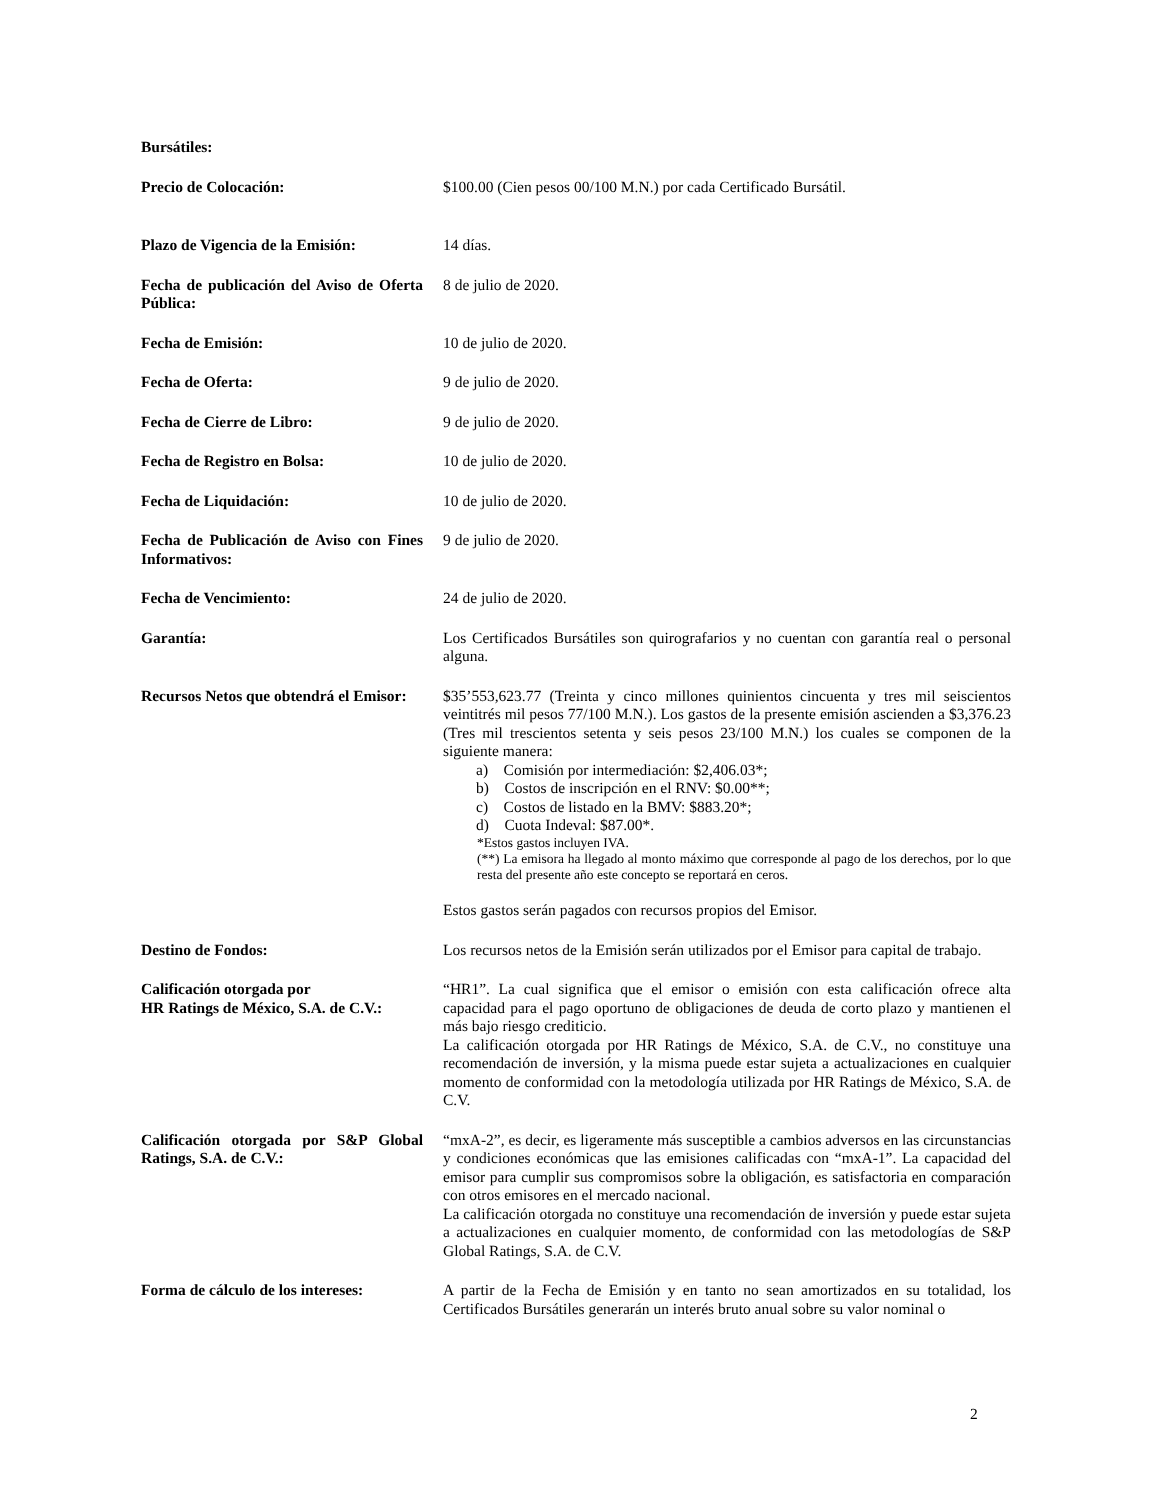Bursátiles:
Precio de Colocación: $100.00 (Cien pesos 00/100 M.N.) por cada Certificado Bursátil.
Plazo de Vigencia de la Emisión:
14 días.
Fecha de publicación del Aviso de Oferta Pública:
8 de julio de 2020.
Fecha de Emisión: 10 de julio de 2020.
Fecha de Oferta: 9 de julio de 2020.
Fecha de Cierre de Libro: 9 de julio de 2020.
Fecha de Registro en Bolsa: 10 de julio de 2020.
Fecha de Liquidación: 10 de julio de 2020.
Fecha de Publicación de Aviso con Fines Informativos:
9 de julio de 2020.
Fecha de Vencimiento: 24 de julio de 2020.
Garantía: Los Certificados Bursátiles son quirografarios y no cuentan con garantía real o personal alguna.
Recursos Netos que obtendrá el Emisor:
$35’553,623.77 (Treinta y cinco millones quinientos cincuenta y tres mil seiscientos veintitrés mil pesos 77/100 M.N.). Los gastos de la presente emisión ascienden a $3,376.23 (Tres mil trescientos setenta y seis pesos 23/100 M.N.) los cuales se componen de la siguiente manera:
a) Comisión por intermediación: $2,406.03*;
b) Costos de inscripción en el RNV: $0.00**;
c) Costos de listado en la BMV: $883.20*;
d) Cuota Indeval: $87.00*.
*Estos gastos incluyen IVA.
(**) La emisora ha llegado al monto máximo que corresponde al pago de los derechos, por lo que resta del presente año este concepto se reportará en ceros.
Estos gastos serán pagados con recursos propios del Emisor.
Destino de Fondos: Los recursos netos de la Emisión serán utilizados por el Emisor para capital de trabajo.
Calificación otorgada por
HR Ratings de México, S.A. de C.V.:
“HR1”. La cual significa que el emisor o emisión con esta calificación ofrece alta capacidad para el pago oportuno de obligaciones de deuda de corto plazo y mantienen el más bajo riesgo crediticio.
La calificación otorgada por HR Ratings de México, S.A. de C.V., no constituye una recomendación de inversión, y la misma puede estar sujeta a actualizaciones en cualquier momento de conformidad con la metodología utilizada por HR Ratings de México, S.A. de C.V.
Calificación otorgada por S&P Global Ratings, S.A. de C.V.:
“mxA-2”, es decir, es ligeramente más susceptible a cambios adversos en las circunstancias y condiciones económicas que las emisiones calificadas con “mxA-1”. La capacidad del emisor para cumplir sus compromisos sobre la obligación, es satisfactoria en comparación con otros emisores en el mercado nacional.
La calificación otorgada no constituye una recomendación de inversión y puede estar sujeta a actualizaciones en cualquier momento, de conformidad con las metodologías de S&P Global Ratings, S.A. de C.V.
Forma de cálculo de los intereses:
A partir de la Fecha de Emisión y en tanto no sean amortizados en su totalidad, los Certificados Bursátiles generarán un interés bruto anual sobre su valor nominal o
2